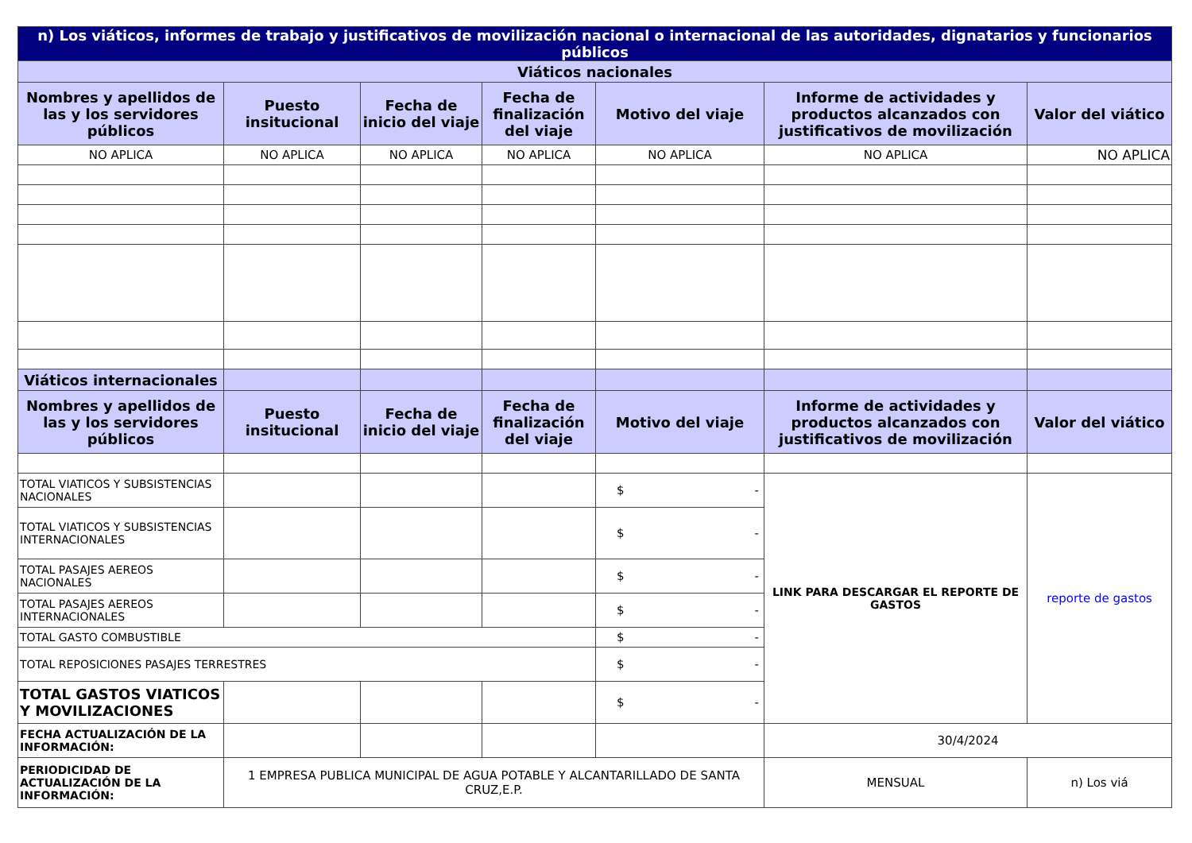| n) Los viáticos, informes de trabajo y justificativos de movilización nacional o internacional de las autoridades, dignatarios y funcionarios públicos | | | | | | |
| Viáticos nacionales | | | | | | |
| Nombres y apellidos de las y los servidores públicos | Puesto insitucional | Fecha de inicio del viaje | Fecha de finalización del viaje | Motivo del viaje | Informe de actividades y productos alcanzados con justificativos de movilización | Valor del viático |
| NO APLICA | NO APLICA | NO APLICA | NO APLICA | NO APLICA | NO APLICA | NO APLICA |
| Viáticos internacionales | | | | | | |
| Nombres y apellidos de las y los servidores públicos | Puesto insitucional | Fecha de inicio del viaje | Fecha de finalización del viaje | Motivo del viaje | Informe de actividades y productos alcanzados con justificativos de movilización | Valor del viático |
| TOTAL VIATICOS Y SUBSISTENCIAS NACIONALES | | | | $ - | LINK PARA DESCARGAR EL REPORTE DE GASTOS | reporte de gastos |
| TOTAL VIATICOS Y SUBSISTENCIAS INTERNACIONALES | | | | $ - | | |
| TOTAL PASAJES AEREOS NACIONALES | | | | $ - | | |
| TOTAL PASAJES AEREOS INTERNACIONALES | | | | $ - | | |
| TOTAL GASTO COMBUSTIBLE | | | | $ - | | |
| TOTAL REPOSICIONES PASAJES TERRESTRES | | | | $ - | | |
| TOTAL GASTOS VIATICOS Y MOVILIZACIONES | | | | $ - | | |
| FECHA ACTUALIZACIÓN DE LA INFORMACIÓN: | | | | | 30/4/2024 | |
| PERIODICIDAD DE ACTUALIZACIÓN DE LA INFORMACIÓN: | 1 EMPRESA PUBLICA MUNICIPAL DE AGUA POTABLE Y ALCANTARILLADO DE SANTA CRUZ,E.P. | | | | MENSUAL | n) Los viá |